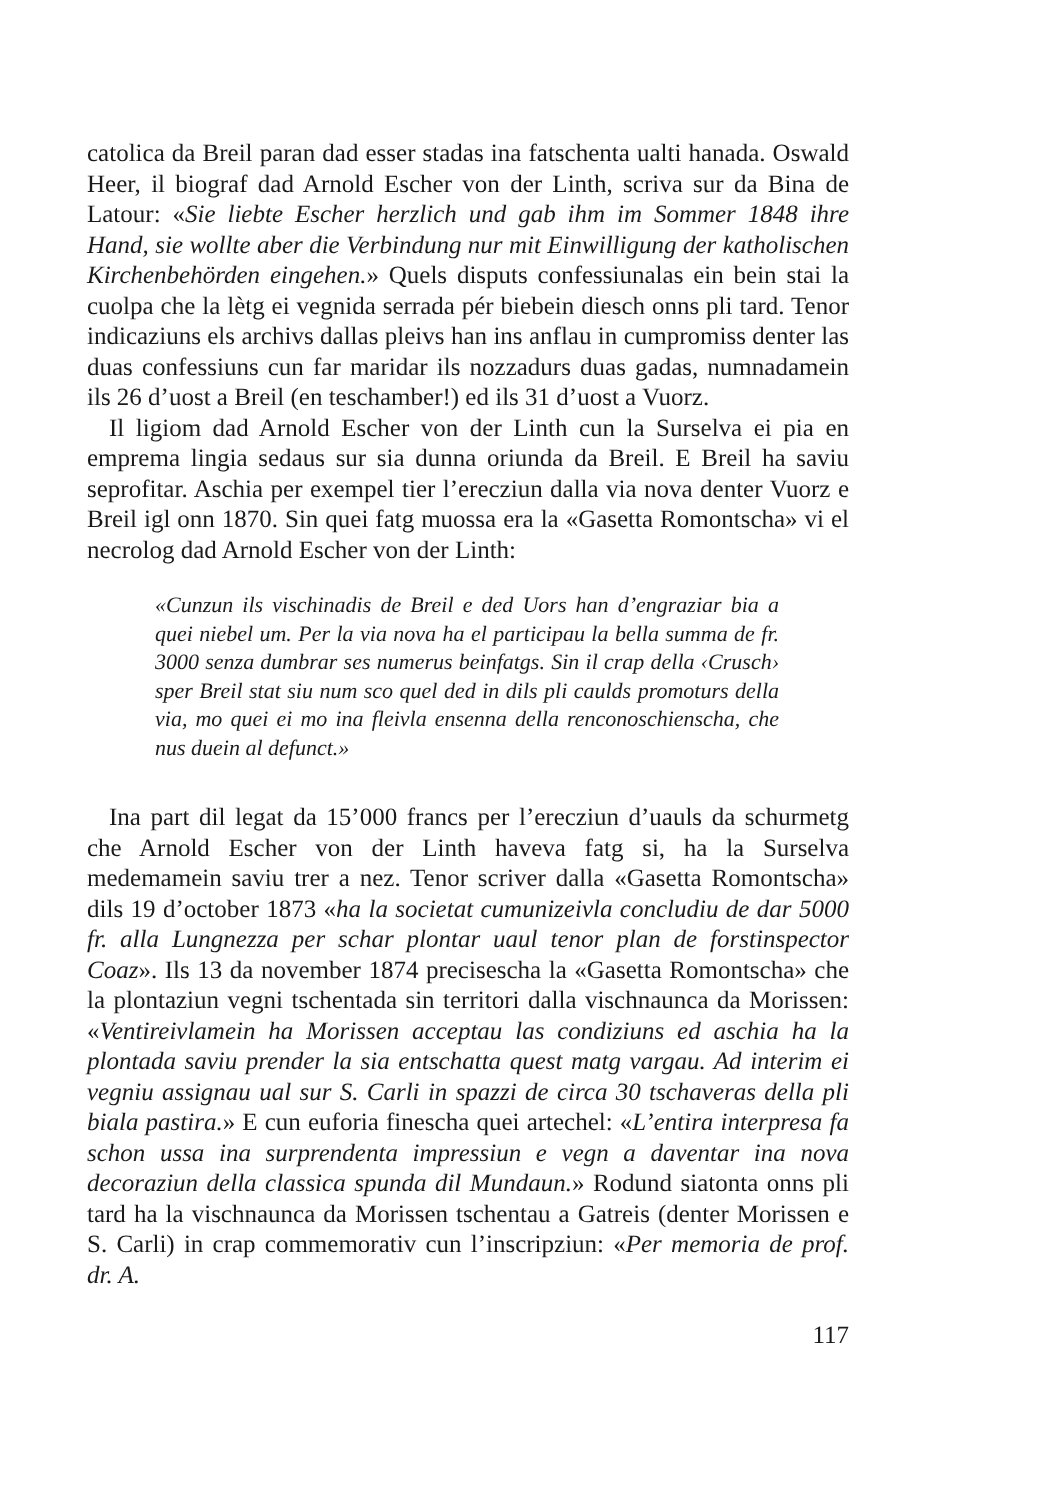catolica da Breil paran dad esser stadas ina fatschenta ualti hanada. Oswald Heer, il biograf dad Arnold Escher von der Linth, scriva sur da Bina de Latour: «Sie liebte Escher herzlich und gab ihm im Sommer 1848 ihre Hand, sie wollte aber die Verbindung nur mit Einwilligung der katholischen Kirchenbehörden eingehen.» Quels disputs confessiunalas ein bein stai la cuolpa che la lètg ei vegnida serrada pér biebein diesch onns pli tard. Tenor indicaziuns els archivs dallas pleivs han ins anflau in cumpromiss denter las duas confessiuns cun far maridar ils nozzadurs duas gadas, numnadamein ils 26 d’uost a Breil (en teschamber!) ed ils 31 d’uost a Vuorz.
Il ligiom dad Arnold Escher von der Linth cun la Surselva ei pia en emprema lingia sedaus sur sia dunna oriunda da Breil. E Breil ha saviu seprofitar. Aschia per exempel tier l’erecziun dalla via nova denter Vuorz e Breil igl onn 1870. Sin quei fatg muossa era la «Gasetta Romontscha» vi el necrolog dad Arnold Escher von der Linth:
«Cunzun ils vischinadis de Breil e ded Uors han d’engraziar bia a quei niebel um. Per la via nova ha el participau la bella summa de fr. 3000 senza dumbrar ses numerus beinfatgs. Sin il crap della ‹Crusch› sper Breil stat siu num sco quel ded in dils pli caulds promoturs della via, mo quei ei mo ina fleivla ensenna della renconoschienscha, che nus duein al defunct.»
Ina part dil legat da 15’000 francs per l’erecziun d’uauls da schurmetg che Arnold Escher von der Linth haveva fatg si, ha la Surselva medemamein saviu trer a nez. Tenor scriver dalla «Gasetta Romontscha» dils 19 d’october 1873 «ha la societat cumunizeivla concludiu de dar 5000 fr. alla Lungnezza per schar plontar uaul tenor plan de forstinspector Coaz». Ils 13 da november 1874 precisescha la «Gasetta Romontscha» che la plontaziun vegni tschentada sin territori dalla vischnaunca da Morissen: «Ventireivlamein ha Morissen acceptau las condiziuns ed aschia ha la plontada saviu prender la sia entschatta quest matg vargau. Ad interim ei vegniu assignau ual sur S. Carli in spazzi de circa 30 tschaveras della pli biala pastira.» E cun euforia finescha quei artechel: «L’entira interpresa fa schon ussa ina surprendenta impressiun e vegn a daventar ina nova decoraziun della classica spunda dil Mundaun.» Rodund siatonta onns pli tard ha la vischnaunca da Morissen tschentau a Gatreis (denter Morissen e S. Carli) in crap commemorativ cun l’inscripziun: «Per memoria de prof. dr. A.
117